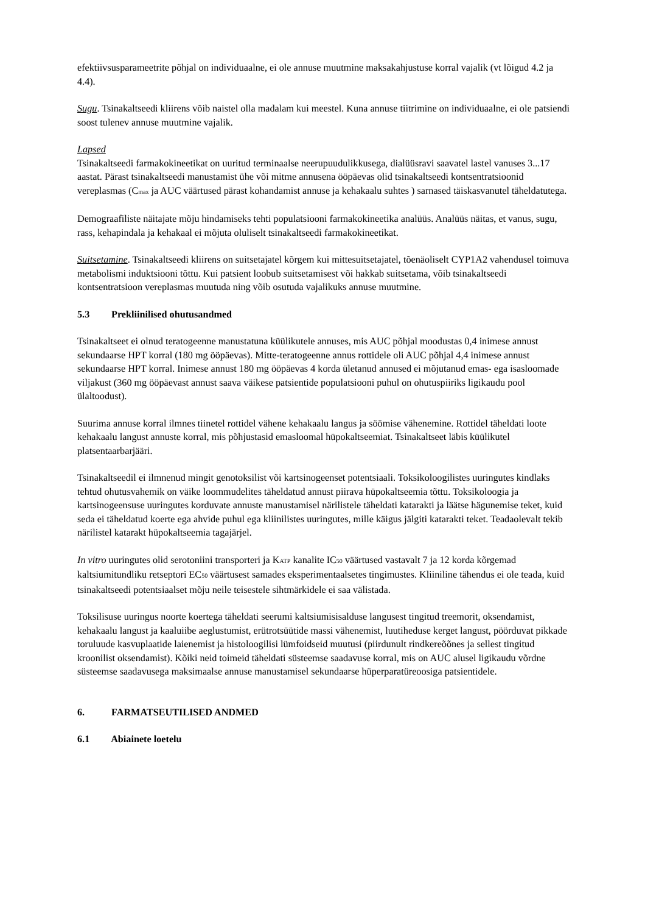efektiivsusparameetrite põhjal on individuaalne, ei ole annuse muutmine maksakahjustuse korral vajalik (vt lõigud 4.2 ja 4.4).
Sugu. Tsinakaltseedi kliirens võib naistel olla madalam kui meestel. Kuna annuse tiitrimine on individuaalne, ei ole patsiendi soost tulenev annuse muutmine vajalik.
Lapsed
Tsinakaltseedi farmakokineetikat on uuritud terminaalse neerupuudulikkusega, dialüüsravi saavatel lastel vanuses 3...17 aastat. Pärast tsinakaltseedi manustamist ühe või mitme annusena ööpäevas olid tsinakaltseedi kontsentratsioonid vereplasmas (C<sub>max</sub> ja AUC väärtused pärast kohandamist annuse ja kehakaalu suhtes ) sarnased täiskasvanutel täheldatutega.
Demograafiliste näitajate mõju hindamiseks tehti populatsiooni farmakokineetika analüüs. Analüüs näitas, et vanus, sugu, rass, kehapindala ja kehakaal ei mõjuta oluliselt tsinakaltseedi farmakokineetikat.
Suitsetamine. Tsinakaltseedi kliirens on suitsetajatel kõrgem kui mittesuitsetajatel, tõenäoliselt CYP1A2 vahendusel toimuva metabolismi induktsiooni tõttu. Kui patsient loobub suitsetamisest või hakkab suitsetama, võib tsinakaltseedi kontsentratsioon vereplasmas muutuda ning võib osutuda vajalikuks annuse muutmine.
5.3 Prekliinilised ohutusandmed
Tsinakaltseet ei olnud teratogeenne manustatuna küülikutele annuses, mis AUC põhjal moodustas 0,4 inimese annust sekundaarse HPT korral (180 mg ööpäevas). Mitte-teratogeenne annus rottidele oli AUC põhjal 4,4 inimese annust sekundaarse HPT korral. Inimese annust 180 mg ööpäevas 4 korda ületanud annused ei mõjutanud emas- ega isasloomade viljakust (360 mg ööpäevast annust saava väikese patsientide populatsiooni puhul on ohutuspiiriks ligikaudu pool ülaltoodust).
Suurima annuse korral ilmnes tiinetel rottidel vähene kehakaalu langus ja söömise vähenemine. Rottidel täheldati loote kehakaalu langust annuste korral, mis põhjustasid emasloomal hüpokaltseemiat. Tsinakaltseet läbis küülikutel platsentaarbarjääri.
Tsinakaltseedil ei ilmnenud mingit genotoksilist või kartsinogeenset potentsiaali. Toksikoloogilistes uuringutes kindlaks tehtud ohutusvahemik on väike loommudelites täheldatud annust piirava hüpokaltseemia tõttu. Toksikoloogia ja kartsinogeensuse uuringutes korduvate annuste manustamisel närilistele täheldati katarakti ja läätse hägunemise teket, kuid seda ei täheldatud koerte ega ahvide puhul ega kliinilistes uuringutes, mille käigus jälgiti katarakti teket. Teadaolevalt tekib närilistel katarakt hüpokaltseemia tagajärjel.
In vitro uuringutes olid serotoniini transporteri ja K<sub>ATP</sub> kanalite IC<sub>50</sub> väärtused vastavalt 7 ja 12 korda kõrgemad kaltsiumitundliku retseptori EC<sub>50</sub> väärtusest samades eksperimentaalsetes tingimustes. Kliiniline tähendus ei ole teada, kuid tsinakaltseedi potentsiaalset mõju neile teisestele sihtmärkidele ei saa välistada.
Toksilisuse uuringus noorte koertega täheldati seerumi kaltsiumisisalduse langusest tingitud treemorit, oksendamist, kehakaalu langust ja kaaluiibe aeglustumist, erütrotsüütide massi vähenemist, luutiheduse kerget langust, pöörduvat pikkade toruluude kasvuplaatide laienemist ja histoloogilisi lümfoidseid muutusi (piirdunult rindkereõõnes ja sellest tingitud kroonilist oksendamist). Kõiki neid toimeid täheldati süsteemse saadavuse korral, mis on AUC alusel ligikaudu võrdne süsteemse saadavusega maksimaalse annuse manustamisel sekundaarse hüperparatüreoosiga patsientidele.
6. FARMATSEUTILISED ANDMED
6.1 Abiainete loetelu